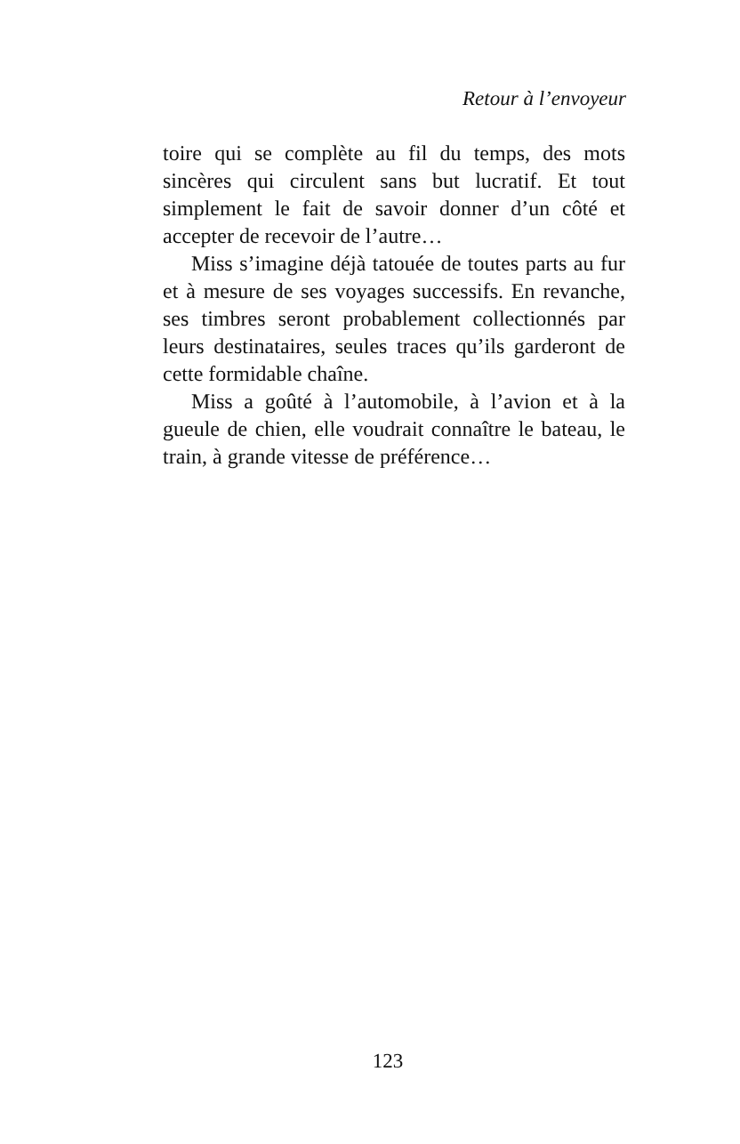Retour à l’envoyeur
toire qui se complète au fil du temps, des mots sincères qui circulent sans but lucratif. Et tout simplement le fait de savoir donner d’un côté et accepter de recevoir de l’autre…
Miss s’imagine déjà tatouée de toutes parts au fur et à mesure de ses voyages successifs. En revanche, ses timbres seront probablement collectionnés par leurs destinataires, seules traces qu’ils garderont de cette formidable chaîne.
Miss a goûté à l’automobile, à l’avion et à la gueule de chien, elle voudrait connaître le bateau, le train, à grande vitesse de préférence…
123